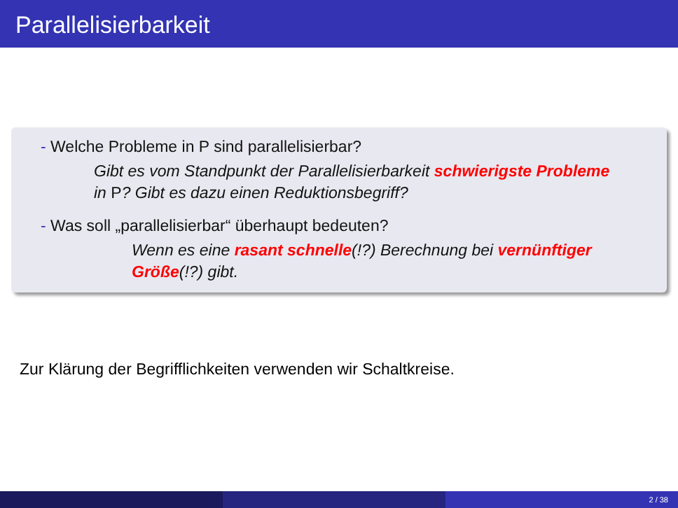Parallelisierbarkeit
- Welche Probleme in P sind parallelisierbar?
Gibt es vom Standpunkt der Parallelisierbarkeit schwierigste Probleme in P? Gibt es dazu einen Reduktionsbegriff?
- Was soll „parallelisierbar“ überhaupt bedeuten?
Wenn es eine rasant schnelle(!?) Berechnung bei vernünftiger Größe(!?) gibt.
Zur Klärung der Begrifflichkeiten verwenden wir Schaltkreise.
2 / 38